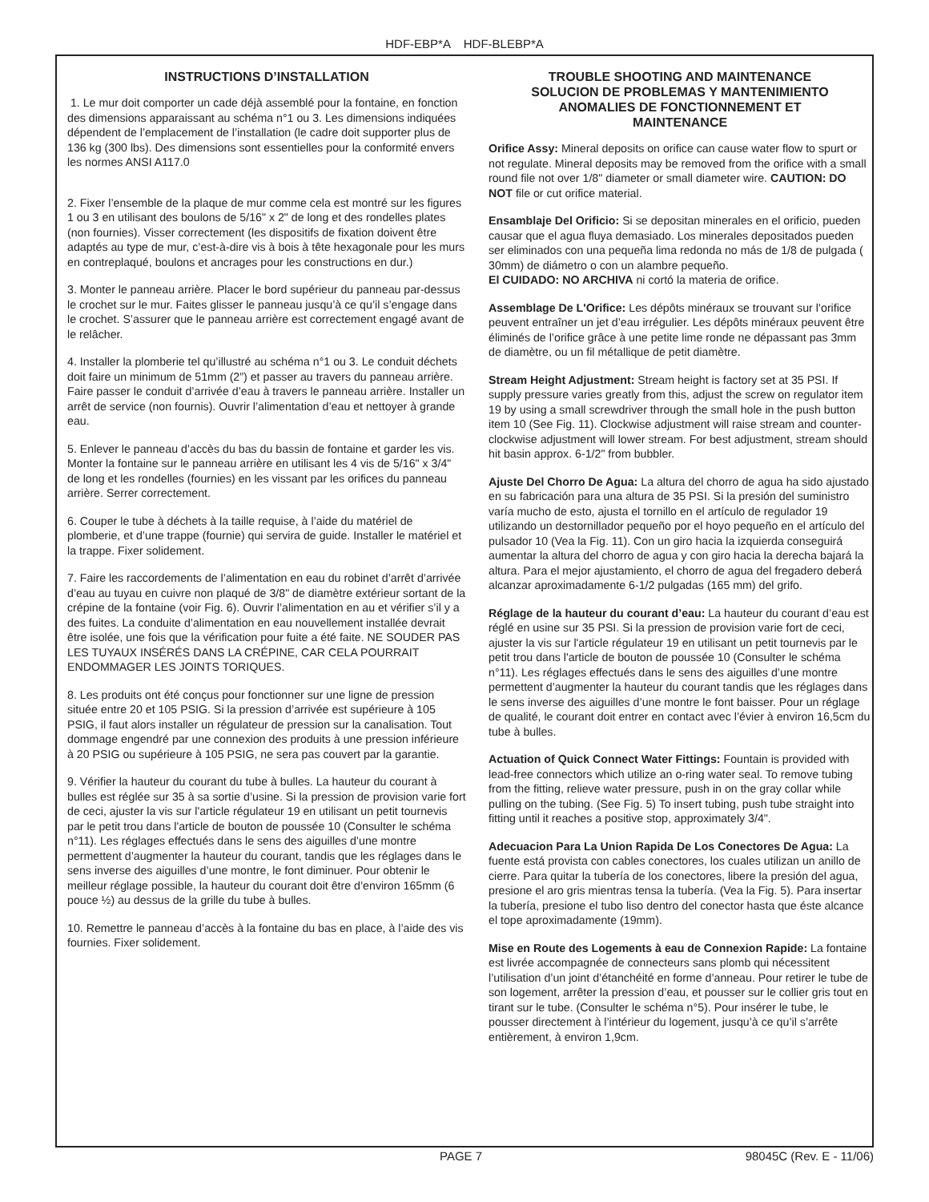HDF-EBP*A HDF-BLEBP*A
INSTRUCTIONS D’INSTALLATION
1. Le mur doit comporter un cade déjà assemblé pour la fontaine, en fonction des dimensions apparaissant au schéma n°1 ou 3. Les dimensions indiquées dépendent de l’emplacement de l’installation (le cadre doit supporter plus de 136 kg (300 lbs). Des dimensions sont essentielles pour la conformité envers les normes ANSI A117.0
2. Fixer l’ensemble de la plaque de mur comme cela est montré sur les figures 1 ou 3 en utilisant des boulons de 5/16" x 2" de long et des rondelles plates (non fournies). Visser correctement (les dispositifs de fixation doivent être adaptés au type de mur, c’est-à-dire vis à bois à tête hexagonale pour les murs en contreplaqué, boulons et ancrages pour les constructions en dur.)
3. Monter le panneau arrière. Placer le bord supérieur du panneau par-dessus le crochet sur le mur. Faites glisser le panneau jusqu’à ce qu’il s’engage dans le crochet. S’assurer que le panneau arrière est correctement engagé avant de le relâcher.
4. Installer la plomberie tel qu’illustré au schéma n°1 ou 3. Le conduit déchets doit faire un minimum de 51mm (2”) et passer au travers du panneau arrière. Faire passer le conduit d’arrivée d’eau à travers le panneau arrière. Installer un arrêt de service (non fournis). Ouvrir l’alimentation d’eau et nettoyer à grande eau.
5. Enlever le panneau d’accès du bas du bassin de fontaine et garder les vis. Monter la fontaine sur le panneau arrière en utilisant les 4 vis de 5/16" x 3/4" de long et les rondelles (fournies) en les vissant par les orifices du panneau arrière. Serrer correctement.
6. Couper le tube à déchets à la taille requise, à l’aide du matériel de plomberie, et d’une trappe (fournie) qui servira de guide. Installer le matériel et la trappe. Fixer solidement.
7. Faire les raccordements de l’alimentation en eau du robinet d’arrêt d’arrivée d’eau au tuyau en cuivre non plaqué de 3/8" de diamètre extérieur sortant de la crépine de la fontaine (voir Fig. 6). Ouvrir l’alimentation en au et vérifier s’il y a des fuites. La conduite d’alimentation en eau nouvellement installée devrait être isolée, une fois que la vérification pour fuite a été faite. NE SOUDER PAS LES TUYAUX INSÉRÉS DANS LA CRÉPINE, CAR CELA POURRAIT ENDOMMAGER LES JOINTS TORIQUES.
8. Les produits ont été conçus pour fonctionner sur une ligne de pression située entre 20 et 105 PSIG. Si la pression d’arrivée est supérieure à 105 PSIG, il faut alors installer un régulateur de pression sur la canalisation. Tout dommage engendré par une connexion des produits à une pression inférieure à 20 PSIG ou supérieure à 105 PSIG, ne sera pas couvert par la garantie.
9. Vérifier la hauteur du courant du tube à bulles. La hauteur du courant à bulles est réglée sur 35 à sa sortie d’usine. Si la pression de provision varie fort de ceci, ajuster la vis sur l'article régulateur 19 en utilisant un petit tournevis par le petit trou dans l'article de bouton de poussée 10 (Consulter le schéma n°11). Les réglages effectués dans le sens des aiguilles d’une montre permettent d’augmenter la hauteur du courant, tandis que les réglages dans le sens inverse des aiguilles d’une montre, le font diminuer. Pour obtenir le meilleur réglage possible, la hauteur du courant doit être d’environ 165mm (6 pouce ½) au dessus de la grille du tube à bulles.
10. Remettre le panneau d’accès à la fontaine du bas en place, à l’aide des vis fournies. Fixer solidement.
TROUBLE SHOOTING AND MAINTENANCE
SOLUCION DE PROBLEMAS Y MANTENIMIENTO
ANOMALIES DE FONCTIONNEMENT ET
MAINTENANCE
Orifice Assy: Mineral deposits on orifice can cause water flow to spurt or not regulate. Mineral deposits may be removed from the orifice with a small round file not over 1/8" diameter or small diameter wire. CAUTION: DO NOT file or cut orifice material.
Ensamblaje Del Orificio: Si se depositan minerales en el orificio, pueden causar que el agua fluya demasiado. Los minerales depositados pueden ser eliminados con una pequeña lima redonda no más de 1/8 de pulgada ( 30mm) de diámetro o con un alambre pequeño.
El CUIDADO: NO ARCHIVA ni cortó la materia de orifice.
Assemblage De L'Orifice: Les dépôts minéraux se trouvant sur l’orifice peuvent entraîner un jet d’eau irrégulier. Les dépôts minéraux peuvent être éliminés de l’orifice grâce à une petite lime ronde ne dépassant pas 3mm de diamètre, ou un fil métallique de petit diamètre.
Stream Height Adjustment: Stream height is factory set at 35 PSI. If supply pressure varies greatly from this, adjust the screw on regulator item 19 by using a small screwdriver through the small hole in the push button item 10 (See Fig. 11). Clockwise adjustment will raise stream and counter-clockwise adjustment will lower stream. For best adjustment, stream should hit basin approx. 6-1/2" from bubbler.
Ajuste Del Chorro De Agua: La altura del chorro de agua ha sido ajustado en su fabricación para una altura de 35 PSI. Si la presión del suministro varía mucho de esto, ajusta el tornillo en el artículo de regulador 19 utilizando un destornillador pequeño por el hoyo pequeño en el artículo del pulsador 10 (Vea la Fig. 11). Con un giro hacia la izquierda conseguirá aumentar la altura del chorro de agua y con giro hacia la derecha bajará la altura. Para el mejor ajustamiento, el chorro de agua del fregadero deberá alcanzar aproximadamente 6-1/2 pulgadas (165 mm) del grifo.
Réglage de la hauteur du courant d’eau: La hauteur du courant d’eau est réglé en usine sur 35 PSI. Si la pression de provision varie fort de ceci, ajuster la vis sur l'article régulateur 19 en utilisant un petit tournevis par le petit trou dans l'article de bouton de poussée 10 (Consulter le schéma n°11). Les réglages effectués dans le sens des aiguilles d’une montre permettent d’augmenter la hauteur du courant tandis que les réglages dans le sens inverse des aiguilles d’une montre le font baisser. Pour un réglage de qualité, le courant doit entrer en contact avec l’évier à environ 16,5cm du tube à bulles.
Actuation of Quick Connect Water Fittings: Fountain is provided with lead-free connectors which utilize an o-ring water seal. To remove tubing from the fitting, relieve water pressure, push in on the gray collar while pulling on the tubing. (See Fig. 5) To insert tubing, push tube straight into fitting until it reaches a positive stop, approximately 3/4".
Adecuacion Para La Union Rapida De Los Conectores De Agua: La fuente está provista con cables conectores, los cuales utilizan un anillo de cierre. Para quitar la tubería de los conectores, libere la presión del agua, presione el aro gris mientras tensa la tubería. (Vea la Fig. 5). Para insertar la tubería, presione el tubo liso dentro del conector hasta que éste alcance el tope aproximadamente (19mm).
Mise en Route des Logements à eau de Connexion Rapide: La fontaine est livrée accompagnée de connecteurs sans plomb qui nécessitent l’utilisation d’un joint d’étanchéité en forme d’anneau. Pour retirer le tube de son logement, arrêter la pression d’eau, et pousser sur le collier gris tout en tirant sur le tube. (Consulter le schéma n°5). Pour insérer le tube, le pousser directement à l’intérieur du logement, jusqu’à ce qu’il s’arrête entièrement, à environ 1,9cm.
PAGE 7 98045C (Rev. E - 11/06)